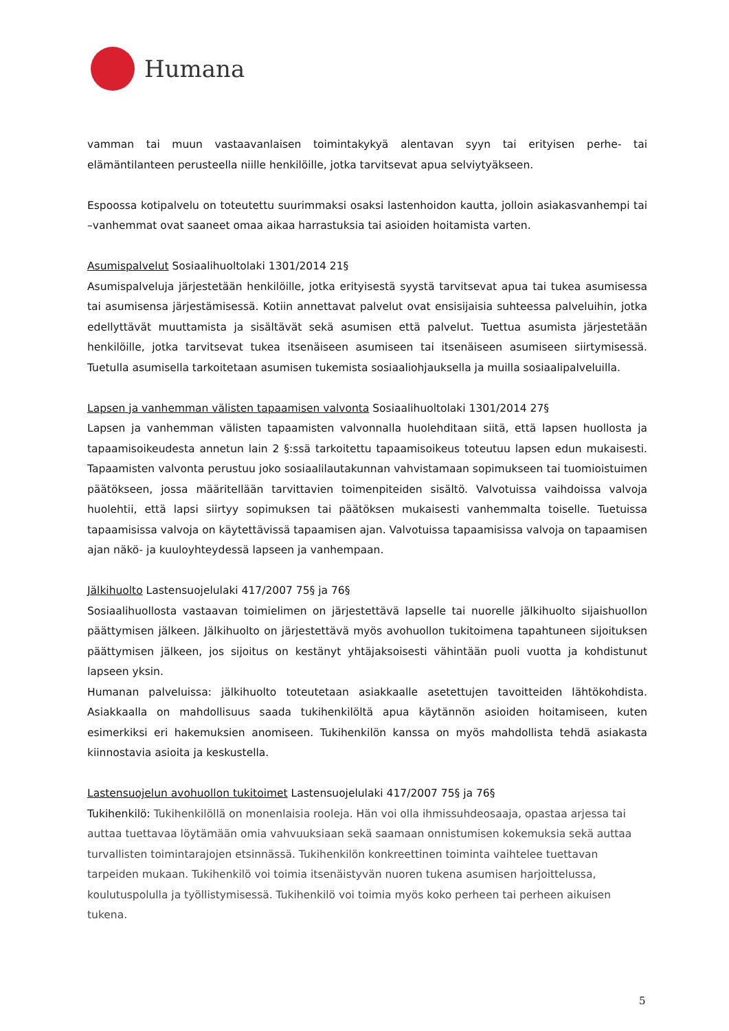Humana
vamman tai muun vastaavanlaisen toimintakykyä alentavan syyn tai erityisen perhe- tai elämäntilanteen perusteella niille henkilöille, jotka tarvitsevat apua selviytyäkseen.
Espoossa kotipalvelu on toteutettu suurimmaksi osaksi lastenhoidon kautta, jolloin asiakasvanhempi tai –vanhemmat ovat saaneet omaa aikaa harrastuksia tai asioiden hoitamista varten.
Asumispalvelut Sosiaalihuoltolaki 1301/2014 21§
Asumispalveluja järjestetään henkilöille, jotka erityisestä syystä tarvitsevat apua tai tukea asumisessa tai asumisensa järjestämisessä. Kotiin annettavat palvelut ovat ensisijaisia suhteessa palveluihin, jotka edellyttävät muuttamista ja sisältävät sekä asumisen että palvelut. Tuettua asumista järjestetään henkilöille, jotka tarvitsevat tukea itsenäiseen asumiseen tai itsenäiseen asumiseen siirtymisessä. Tuetulla asumisella tarkoitetaan asumisen tukemista sosiaaliohjauksella ja muilla sosiaalipalveluilla.
Lapsen ja vanhemman välisten tapaamisen valvonta Sosiaalihuoltolaki 1301/2014 27§
Lapsen ja vanhemman välisten tapaamisten valvonnalla huolehditaan siitä, että lapsen huollosta ja tapaamisoikeudesta annetun lain 2 §:ssä tarkoitettu tapaamisoikeus toteutuu lapsen edun mukaisesti. Tapaamisten valvonta perustuu joko sosiaalilautakunnan vahvistamaan sopimukseen tai tuomioistuimen päätökseen, jossa määritellään tarvittavien toimenpiteiden sisältö. Valvotuissa vaihdoissa valvoja huolehtii, että lapsi siirtyy sopimuksen tai päätöksen mukaisesti vanhemmalta toiselle. Tuetuissa tapaamisissa valvoja on käytettävissä tapaamisen ajan. Valvotuissa tapaamisissa valvoja on tapaamisen ajan näkö- ja kuuloyhteydessä lapseen ja vanhempaan.
Jälkihuolto Lastensuojelulaki 417/2007 75§ ja 76§
Sosiaalihuollosta vastaavan toimielimen on järjestettävä lapselle tai nuorelle jälkihuolto sijaishuollon päättymisen jälkeen. Jälkihuolto on järjestettävä myös avohuollon tukitoimena tapahtuneen sijoituksen päättymisen jälkeen, jos sijoitus on kestänyt yhtäjaksoisesti vähintään puoli vuotta ja kohdistunut lapseen yksin.
Humanan palveluissa: jälkihuolto toteutetaan asiakkaalle asetettujen tavoitteiden lähtökohdista. Asiakkaalla on mahdollisuus saada tukihenkilöltä apua käytännön asioiden hoitamiseen, kuten esimerkiksi eri hakemuksien anomiseen. Tukihenkilön kanssa on myös mahdollista tehdä asiakasta kiinnostavia asioita ja keskustella.
Lastensuojelun avohuollon tukitoimet Lastensuojelulaki 417/2007 75§ ja 76§
Tukihenkilö: Tukihenkilöllä on monenlaisia rooleja. Hän voi olla ihmissuhdeosaaja, opastaa arjessa tai auttaa tuettavaa löytämään omia vahvuuksiaan sekä saamaan onnistumisen kokemuksia sekä auttaa turvallisten toimintarajojen etsinnässä. Tukihenkilön konkreettinen toiminta vaihtelee tuettavan tarpeiden mukaan. Tukihenkilö voi toimia itsenäistyvän nuoren tukena asumisen harjoittelussa, koulutuspolulla ja työllistymisessä. Tukihenkilö voi toimia myös koko perheen tai perheen aikuisen tukena.
5